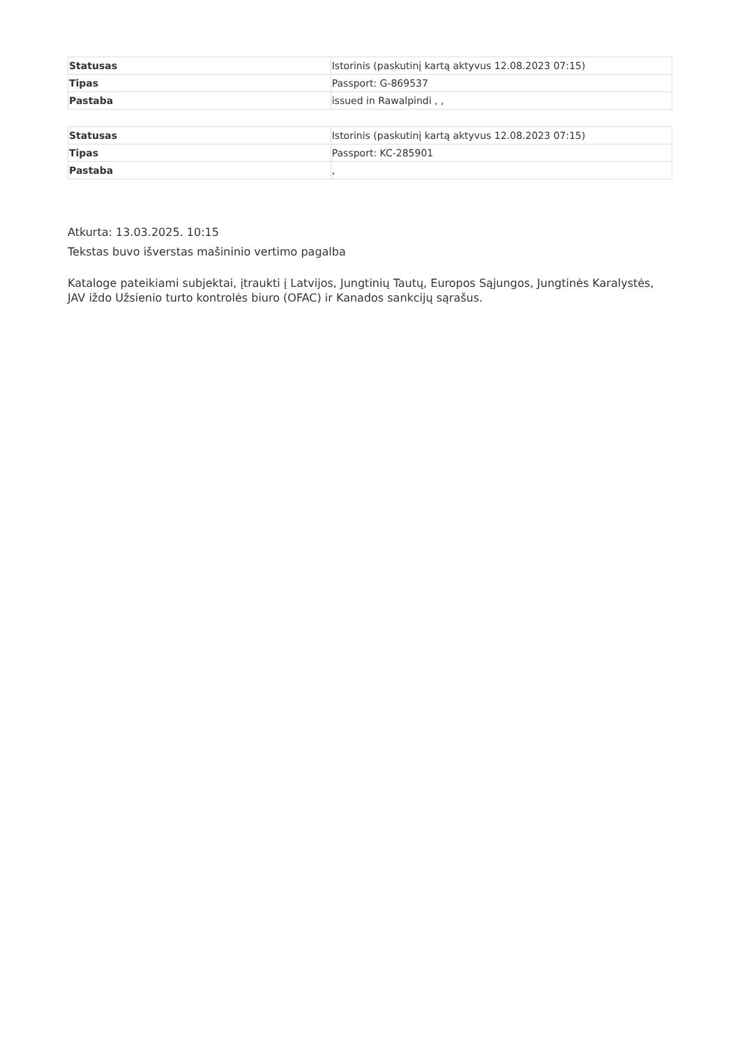| Statusas | Istorinis (paskutinį kartą aktyvus 12.08.2023 07:15) |
| Tipas | Passport: G-869537 |
| Pastaba | issued in Rawalpindi , , |
| Statusas | Istorinis (paskutinį kartą aktyvus 12.08.2023 07:15) |
| Tipas | Passport: KC-285901 |
| Pastaba | , |
Atkurta: 13.03.2025. 10:15
Tekstas buvo išverstas mašininio vertimo pagalba
Kataloge pateikiami subjektai, įtraukti į Latvijos, Jungtinių Tautų, Europos Sąjungos, Jungtinės Karalystės, JAV iždo Užsienio turto kontrolės biuro (OFAC) ir Kanados sankcijų sąrašus.